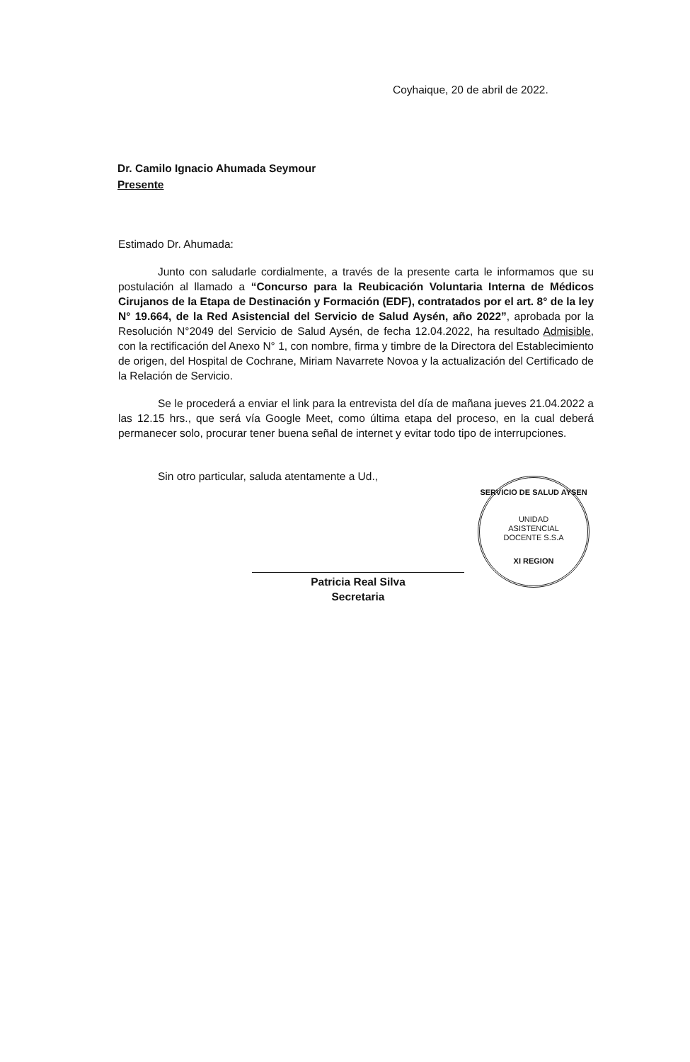Coyhaique, 20 de abril de 2022.
Dr. Camilo Ignacio Ahumada Seymour
Presente
Estimado Dr. Ahumada:
Junto con saludarle cordialmente, a través de la presente carta le informamos que su postulación al llamado a “Concurso para la Reubicación Voluntaria Interna de Médicos Cirujanos de la Etapa de Destinación y Formación (EDF), contratados por el art. 8° de la ley N° 19.664, de la Red Asistencial del Servicio de Salud Aysén, año 2022”, aprobada por la Resolución N°2049 del Servicio de Salud Aysén, de fecha 12.04.2022, ha resultado Admisible, con la rectificación del Anexo N° 1, con nombre, firma y timbre de la Directora del Establecimiento de origen, del Hospital de Cochrane, Miriam Navarrete Novoa y la actualización del Certificado de la Relación de Servicio.
Se le procederá a enviar el link para la entrevista del día de mañana jueves 21.04.2022 a las 12.15 hrs., que será vía Google Meet, como última etapa del proceso, en la cual deberá permanecer solo, procurar tener buena señal de internet y evitar todo tipo de interrupciones.
Sin otro particular, saluda atentamente a Ud.,
Patricia Real Silva
Secretaria
SERVICIO DE SALUD AYSEN
UNIDAD
ASISTENCIAL
DOCENTE S.S.A
XI REGION